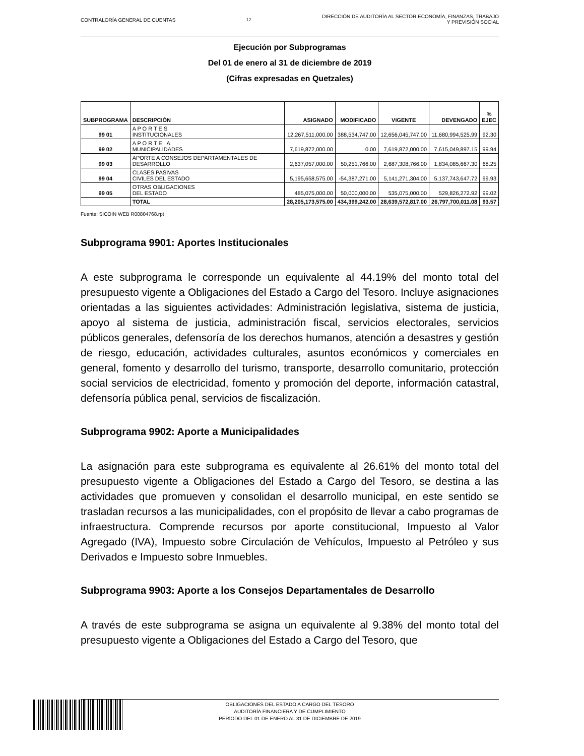CONTRALORÍA GENERAL DE CUENTAS 12
DIRECCIÓN DE AUDITORÍA AL SECTOR ECONOMÍA, FINANZAS, TRABAJO
Y PREVISIÓN SOCIAL
Ejecución por Subprogramas
Del 01 de enero al 31 de diciembre de 2019
(Cifras expresadas en Quetzales)
| SUBPROGRAMA | DESCRIPCIÓN | ASIGNADO | MODIFICADO | VIGENTE | DEVENGADO | % EJEC |
| --- | --- | --- | --- | --- | --- | --- |
| 99 01 | A P O R T E S INSTITUCIONALES | 12,267,511,000.00 | 388,534,747.00 | 12,656,045,747.00 | 11,680,994,525.99 | 92.30 |
| 99 02 | A P O R T E A MUNICIPALIDADES | 7,619,872,000.00 | 0.00 | 7,619,872,000.00 | 7,615,049,897.15 | 99.94 |
| 99 03 | APORTE A CONSEJOS DEPARTAMENTALES DE DESARROLLO | 2,637,057,000.00 | 50,251,766.00 | 2,687,308,766.00 | 1,834,085,667.30 | 68.25 |
| 99 04 | CLASES PASIVAS CIVILES DEL ESTADO | 5,195,658,575.00 | -54,387,271.00 | 5,141,271,304.00 | 5,137,743,647.72 | 99.93 |
| 99 05 | OTRAS OBLIGACIONES DEL ESTADO | 485,075,000.00 | 50,000,000.00 | 535,075,000.00 | 529,826,272.92 | 99.02 |
| | TOTAL | 28,205,173,575.00 | 434,399,242.00 | 28,639,572,817.00 | 26,797,700,011.08 | 93.57 |
Fuente: SICOIN WEB R00804768.rpt
Subprograma 9901: Aportes Institucionales
A este subprograma le corresponde un equivalente al 44.19% del monto total del presupuesto vigente a Obligaciones del Estado a Cargo del Tesoro. Incluye asignaciones orientadas a las siguientes actividades: Administración legislativa, sistema de justicia, apoyo al sistema de justicia, administración fiscal, servicios electorales, servicios públicos generales, defensoría de los derechos humanos, atención a desastres y gestión de riesgo, educación, actividades culturales, asuntos económicos y comerciales en general, fomento y desarrollo del turismo, transporte, desarrollo comunitario, protección social servicios de electricidad, fomento y promoción del deporte, información catastral, defensoría pública penal, servicios de fiscalización.
Subprograma 9902: Aporte a Municipalidades
La asignación para este subprograma es equivalente al 26.61% del monto total del presupuesto vigente a Obligaciones del Estado a Cargo del Tesoro, se destina a las actividades que promueven y consolidan el desarrollo municipal, en este sentido se trasladan recursos a las municipalidades, con el propósito de llevar a cabo programas de infraestructura. Comprende recursos por aporte constitucional, Impuesto al Valor Agregado (IVA), Impuesto sobre Circulación de Vehículos, Impuesto al Petróleo y sus Derivados e Impuesto sobre Inmuebles.
Subprograma 9903: Aporte a los Consejos Departamentales de Desarrollo
A través de este subprograma se asigna un equivalente al 9.38% del monto total del presupuesto vigente a Obligaciones del Estado a Cargo del Tesoro, que
OBLIGACIONES DEL ESTADO A CARGO DEL TESORO
AUDITORÍA FINANCIERA Y DE CUMPLIMIENTO
PERÍODO DEL 01 DE ENERO AL 31 DE DICIEMBRE DE 2019